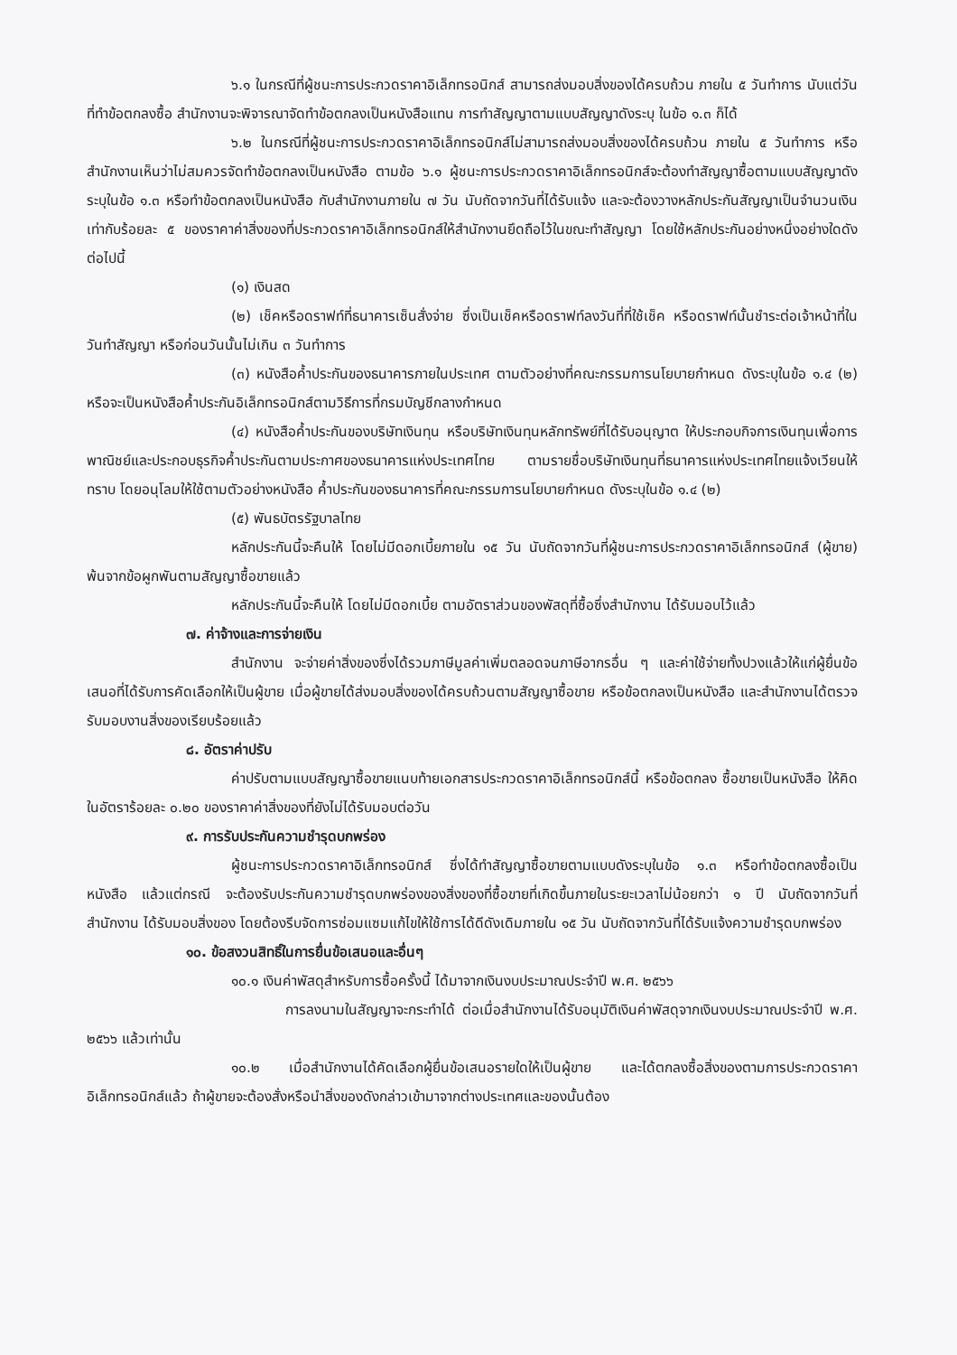๖.๑ ในกรณีที่ผู้ชนะการประกวดราคาอิเล็กทรอนิกส์ สามารถส่งมอบสิ่งของได้ครบถ้วน ภายใน ๕ วันทำการ นับแต่วันที่ทำข้อตกลงซื้อ สำนักงานจะพิจารณาจัดทำข้อตกลงเป็นหนังสือแทน การทำสัญญาตามแบบสัญญาดังระบุ ในข้อ ๑.๓ ก็ได้
๖.๒ ในกรณีที่ผู้ชนะการประกวดราคาอิเล็กทรอนิกส์ไม่สามารถส่งมอบสิ่งของได้ครบถ้วน ภายใน ๕ วันทำการ หรือ สำนักงานเห็นว่าไม่สมควรจัดทำข้อตกลงเป็นหนังสือ ตามข้อ ๖.๑ ผู้ชนะการประกวดราคาอิเล็กทรอนิกส์จะต้องทำสัญญาซื้อตามแบบสัญญาดังระบุในข้อ ๑.๓ หรือทำข้อตกลงเป็นหนังสือ กับสำนักงานภายใน ๗ วัน นับถัดจากวันที่ได้รับแจ้ง และจะต้องวางหลักประกันสัญญาเป็นจำนวนเงินเท่ากับร้อยละ ๕ ของราคาค่าสิ่งของที่ประกวดราคาอิเล็กทรอนิกส์ให้สำนักงานยึดถือไว้ในขณะทำสัญญา โดยใช้หลักประกันอย่างหนึ่งอย่างใดดังต่อไปนี้
(๑) เงินสด
(๒) เช็คหรือดราฟท์ที่ธนาคารเซ็นสั่งจ่าย ซึ่งเป็นเช็คหรือดราฟท์ลงวันที่ที่ใช้เช็ค หรือดราฟท์นั้นชำระต่อเจ้าหน้าที่ในวันทำสัญญา หรือก่อนวันนั้นไม่เกิน ๓ วันทำการ
(๓) หนังสือค้ำประกันของธนาคารภายในประเทศ ตามตัวอย่างที่คณะกรรมการนโยบายกำหนด ดังระบุในข้อ ๑.๔ (๒) หรือจะเป็นหนังสือค้ำประกันอิเล็กทรอนิกส์ตามวิธีการที่กรมบัญชีกลางกำหนด
(๔) หนังสือค้ำประกันของบริษัทเงินทุน หรือบริษัทเงินทุนหลักทรัพย์ที่ได้รับอนุญาต ให้ประกอบกิจการเงินทุนเพื่อการพาณิชย์และประกอบธุรกิจค้ำประกันตามประกาศของธนาคารแห่งประเทศไทย ตามรายชื่อบริษัทเงินทุนที่ธนาคารแห่งประเทศไทยแจ้งเวียนให้ทราบ โดยอนุโลมให้ใช้ตามตัวอย่างหนังสือ ค้ำประกันของธนาคารที่คณะกรรมการนโยบายกำหนด ดังระบุในข้อ ๑.๔ (๒)
(๕) พันธบัตรรัฐบาลไทย
หลักประกันนี้จะคืนให้ โดยไม่มีดอกเบี้ยภายใน ๑๕ วัน นับถัดจากวันที่ผู้ชนะการประกวดราคาอิเล็กทรอนิกส์ (ผู้ขาย) พ้นจากข้อผูกพันตามสัญญาซื้อขายแล้ว
หลักประกันนี้จะคืนให้ โดยไม่มีดอกเบี้ย ตามอัตราส่วนของพัสดุที่ซื้อซึ่งสำนักงาน ได้รับมอบไว้แล้ว
๗. ค่าจ้างและการจ่ายเงิน
สำนักงาน จะจ่ายค่าสิ่งของซึ่งได้รวมภาษีมูลค่าเพิ่มตลอดจนภาษีอากรอื่น ๆ และค่าใช้จ่ายทั้งปวงแล้วให้แก่ผู้ยื่นข้อเสนอที่ได้รับการคัดเลือกให้เป็นผู้ขาย เมื่อผู้ขายได้ส่งมอบสิ่งของได้ครบถ้วนตามสัญญาซื้อขาย หรือข้อตกลงเป็นหนังสือ และสำนักงานได้ตรวจรับมอบงานสิ่งของเรียบร้อยแล้ว
๘. อัตราค่าปรับ
ค่าปรับตามแบบสัญญาซื้อขายแนบท้ายเอกสารประกวดราคาอิเล็กทรอนิกส์นี้ หรือข้อตกลง ซื้อขายเป็นหนังสือ ให้คิดในอัตราร้อยละ ๐.๒๐ ของราคาค่าสิ่งของที่ยังไม่ได้รับมอบต่อวัน
๙. การรับประกันความชำรุดบกพร่อง
ผู้ชนะการประกวดราคาอิเล็กทรอนิกส์ ซึ่งได้ทำสัญญาซื้อขายตามแบบดังระบุในข้อ ๑.๓ หรือทำข้อตกลงซื้อเป็นหนังสือ แล้วแต่กรณี จะต้องรับประกันความชำรุดบกพร่องของสิ่งของที่ซื้อขายที่เกิดขึ้นภายในระยะเวลาไม่น้อยกว่า ๑ ปี นับถัดจากวันที่ สำนักงาน ได้รับมอบสิ่งของ โดยต้องรีบจัดการซ่อมแซมแก้ไขให้ใช้การได้ดีดังเดิมภายใน ๑๕ วัน นับถัดจากวันที่ได้รับแจ้งความชำรุดบกพร่อง
๑๐. ข้อสงวนสิทธิ์ในการยื่นข้อเสนอและอื่นๆ
๑๐.๑ เงินค่าพัสดุสำหรับการซื้อครั้งนี้ ได้มาจากเงินงบประมาณประจำปี พ.ศ. ๒๕๖๖
การลงนามในสัญญาจะกระทำได้ ต่อเมื่อสำนักงานได้รับอนุมัติเงินค่าพัสดุจากเงินงบประมาณประจำปี พ.ศ. ๒๕๖๖ แล้วเท่านั้น
๑๐.๒ เมื่อสำนักงานได้คัดเลือกผู้ยื่นข้อเสนอรายใดให้เป็นผู้ขาย และได้ตกลงซื้อสิ่งของตามการประกวดราคาอิเล็กทรอนิกส์แล้ว ถ้าผู้ขายจะต้องสั่งหรือนำสิ่งของดังกล่าวเข้ามาจากต่างประเทศและของนั้นต้อง